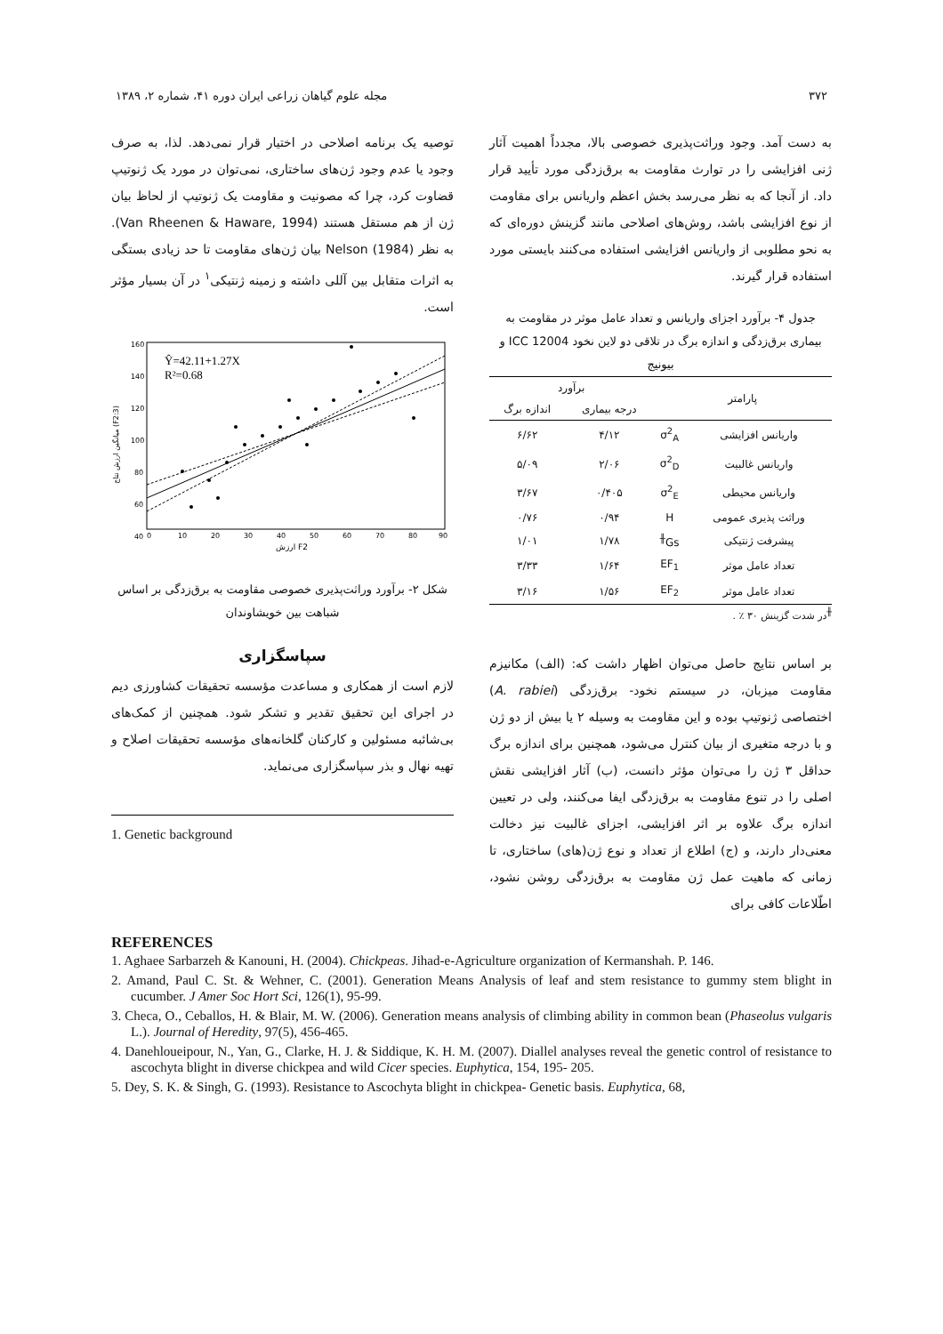۳۷۲ مجله علوم گیاهان زراعی ایران دوره ۴۱، شماره ۲، ۱۳۸۹
به دست آمد. وجود وراثت‌پذیری خصوصی بالا، مجدداً اهمیت آثار ژنی افزایشی را در توارث مقاومت به برق‌زدگی مورد تأیید قرار داد. از آنجا که به نظر می‌رسد بخش اعظم واریانس برای مقاومت از نوع افزایشی باشد، روش‌های اصلاحی مانند گزینش دوره‌ای که به نحو مطلوبی از واریانس افزایشی استفاده می‌کنند بایستی مورد استفاده قرار گیرند.
جدول ۴- برآورد اجزای واریانس و تعداد عامل موثر در مقاومت به بیماری برق‌زدگی و اندازه برگ در تلاقی دو لاین نخود ICC 12004 و بیونیج
| پارامتر | | برآورد | |
| --- | --- | --- | --- |
| | | درجه بیماری | اندازه برگ |
| واریانس افزایشی | σ<sup>2</sup><sub>A</sub> | ۴/۱۲ | ۶/۶۲ |
| واریانس غالبیت | σ<sup>2</sup><sub>D</sub> | ۲/۰۶ | ۵/۰۹ |
| واریانس محیطی | σ<sup>2</sup><sub>E</sub> | ۰/۴۰۵ | ۳/۶۷ |
| وراثت پذیری عمومی | H | ۰/۹۴ | ۰/۷۶ |
| پیشرفت ژنتیکی | Gs<sup>╫</sup> | ۱/۷۸ | ۱/۰۱ |
| تعداد عامل موثر | EF<sub>1</sub> | ۱/۶۴ | ۳/۳۳ |
| تعداد عامل موثر | EF<sub>2</sub> | ۱/۵۶ | ۳/۱۶ |
<sup>╫</sup>در شدت گزینش ۳۰ ٪ .
بر اساس نتایج حاصل می‌توان اظهار داشت که: (الف) مکانیزم مقاومت میزبان، در سیستم نخود- برق‌زدگی (A. rabiei) اختصاصی ژنوتیپ بوده و این مقاومت به وسیله ۲ یا بیش از دو ژن و با درجه متغیری از بیان کنترل می‌شود، همچنین برای اندازه برگ حداقل ۳ ژن را می‌توان مؤثر دانست، (ب) آثار افزایشی نقش اصلی را در تنوع مقاومت به برق‌زدگی ایفا می‌کنند، ولی در تعیین اندازه برگ علاوه بر اثر افزایشی، اجزای غالبیت نیز دخالت معنی‌دار دارند، و (ج) اطلاع از تعداد و نوع ژن(های) ساختاری، تا زمانی که ماهیت عمل ژن مقاومت به برق‌زدگی روشن نشود، اطّلاعات کافی برای
توصیه یک برنامه اصلاحی در اختیار قرار نمی‌دهد. لذا، به صرف وجود یا عدم وجود ژن‌های ساختاری، نمی‌توان در مورد یک ژنوتیپ قضاوت کرد، چرا که مصونیت و مقاومت یک ژنوتیپ از لحاظ بیان ژن از هم مستقل هستند (Van Rheenen & Haware, 1994). به نظر Nelson (1984) بیان ژن‌های مقاومت تا حد زیادی بستگی به اثرات متقابل بین آللی داشته و زمینه ژنتیکی<sup>۱</sup> در آن بسیار مؤثر است.
میانگین ارزش نتاج (F2:3)
160
140
120
100
80
60
40
0
10
20
30
40
50
60
70
80
90
ارزش F2
Ŷ=42.11+1.27X
R²=0.68
شکل ۲- برآورد وراثت‌پذیری خصوصی مقاومت به برق‌زدگی بر اساس شباهت بین خویشاوندان
سپاسگزاری
لازم است از همکاری و مساعدت مؤسسه تحقیقات کشاورزی دیم در اجرای این تحقیق تقدیر و تشکر شود. همچنین از کمک‌های بی‌شائبه مسئولین و کارکنان گلخانه‌های مؤسسه تحقیقات اصلاح و تهیه نهال و بذر سپاسگزاری می‌نماید.
1. Genetic background
REFERENCES
1. Aghaee Sarbarzeh & Kanouni, H. (2004). Chickpeas. Jihad-e-Agriculture organization of Kermanshah. P. 146.
2. Amand, Paul C. St. & Wehner, C. (2001). Generation Means Analysis of leaf and stem resistance to gummy stem blight in cucumber. J Amer Soc Hort Sci, 126(1), 95-99.
3. Checa, O., Ceballos, H. & Blair, M. W. (2006). Generation means analysis of climbing ability in common bean (Phaseolus vulgaris L.). Journal of Heredity, 97(5), 456-465.
4. Danehloueipour, N., Yan, G., Clarke, H. J. & Siddique, K. H. M. (2007). Diallel analyses reveal the genetic control of resistance to ascochyta blight in diverse chickpea and wild Cicer species. Euphytica, 154, 195- 205.
5. Dey, S. K. & Singh, G. (1993). Resistance to Ascochyta blight in chickpea- Genetic basis. Euphytica, 68,